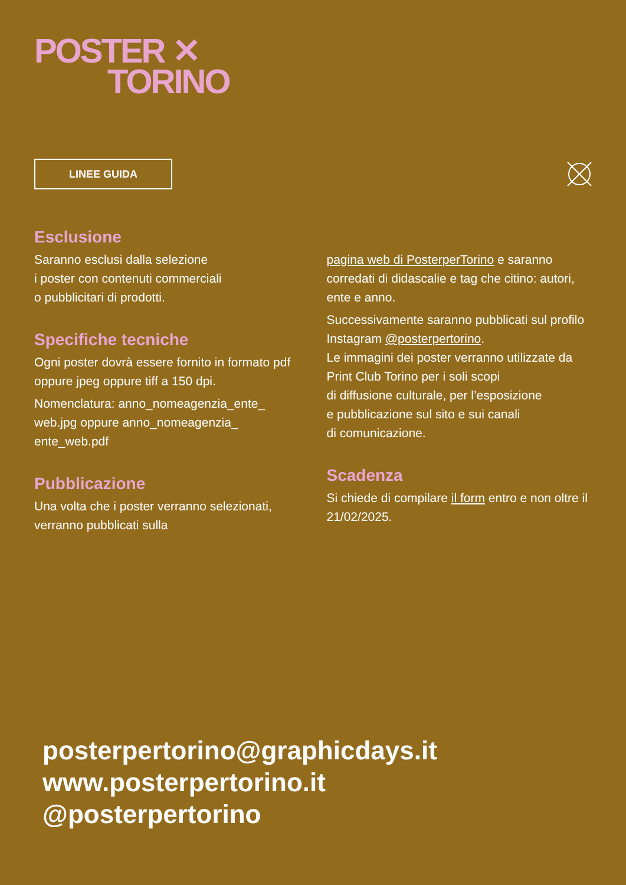POSTER ✕
TORINO
LINEE GUIDA
Esclusione
Saranno esclusi dalla selezione
i poster con contenuti commerciali
o pubblicitari di prodotti.
Specifiche tecniche
Ogni poster dovrà essere fornito in formato pdf oppure jpeg oppure tiff a 150 dpi.
Nomenclatura: anno_nomeagenzia_ente_ web.jpg oppure anno_nomeagenzia_ ente_web.pdf
Pubblicazione
Una volta che i poster verranno selezionati, verranno pubblicati sulla
pagina web di PosterperTorino e saranno corredati di didascalie e tag che citino: autori, ente e anno.
Successivamente saranno pubblicati sul profilo Instagram @posterpertorino.
Le immagini dei poster verranno utilizzate da Print Club Torino per i soli scopi
di diffusione culturale, per l’esposizione
e pubblicazione sul sito e sui canali
di comunicazione.
Scadenza
Si chiede di compilare il form entro e non oltre il 21/02/2025.
posterpertorino@graphicdays.it
www.posterpertorino.it
@posterpertorino